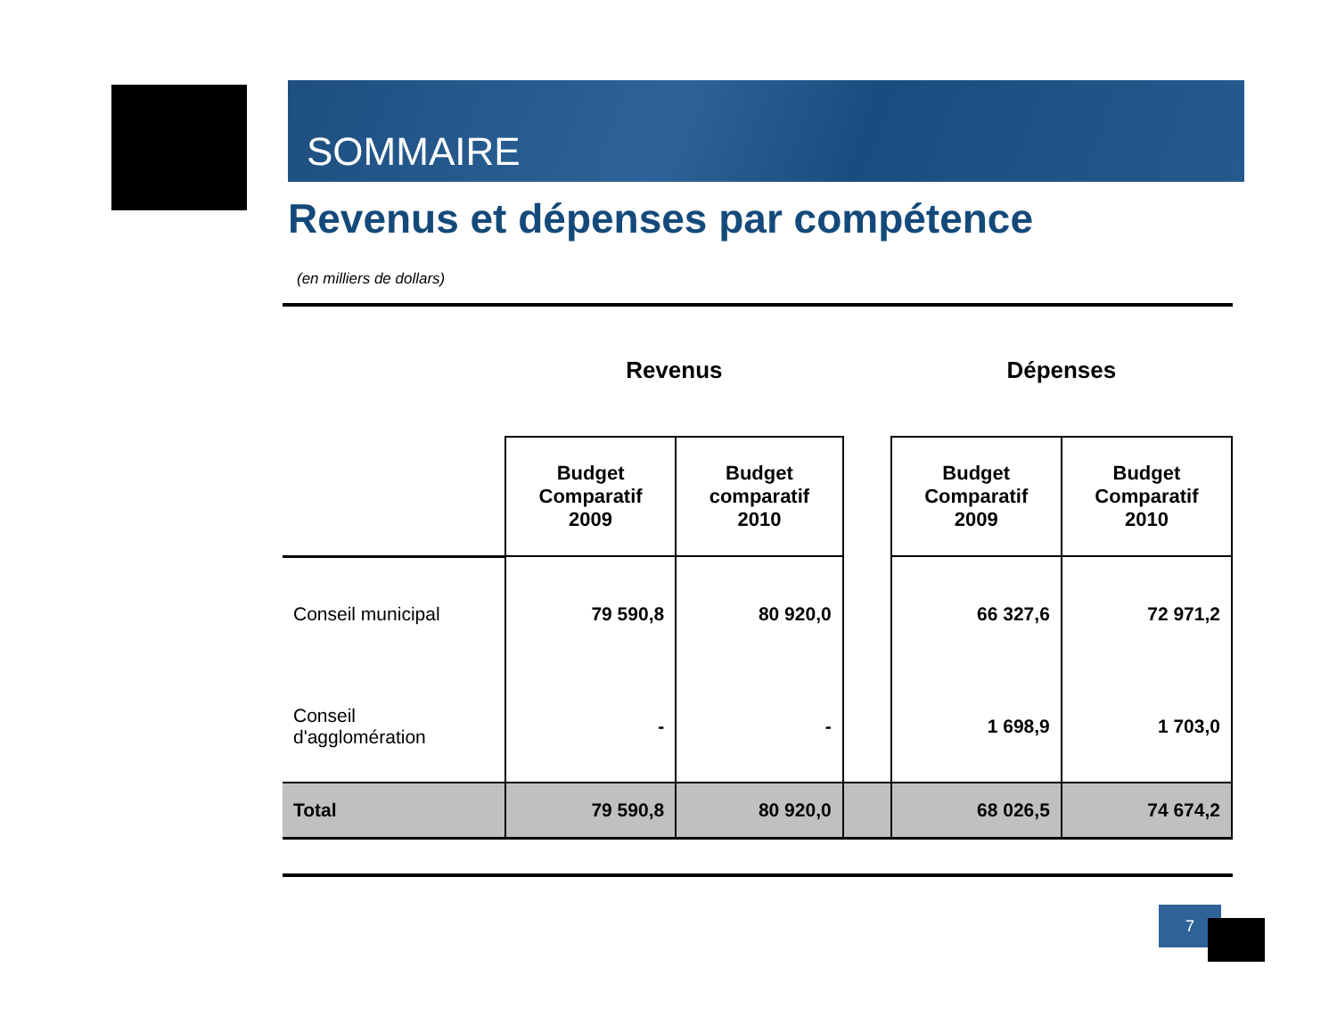SOMMAIRE
Revenus et dépenses par compétence
(en milliers de dollars)
| | Revenus | | | Dépenses | |
| | Budget Comparatif 2009 | Budget comparatif 2010 | | Budget Comparatif 2009 | Budget Comparatif 2010 |
| Conseil municipal | 79 590,8 | 80 920,0 | | 66 327,6 | 72 971,2 |
| Conseil d'agglomération | - | - | | 1 698,9 | 1 703,0 |
| Total | 79 590,8 | 80 920,0 | | 68 026,5 | 74 674,2 |
7